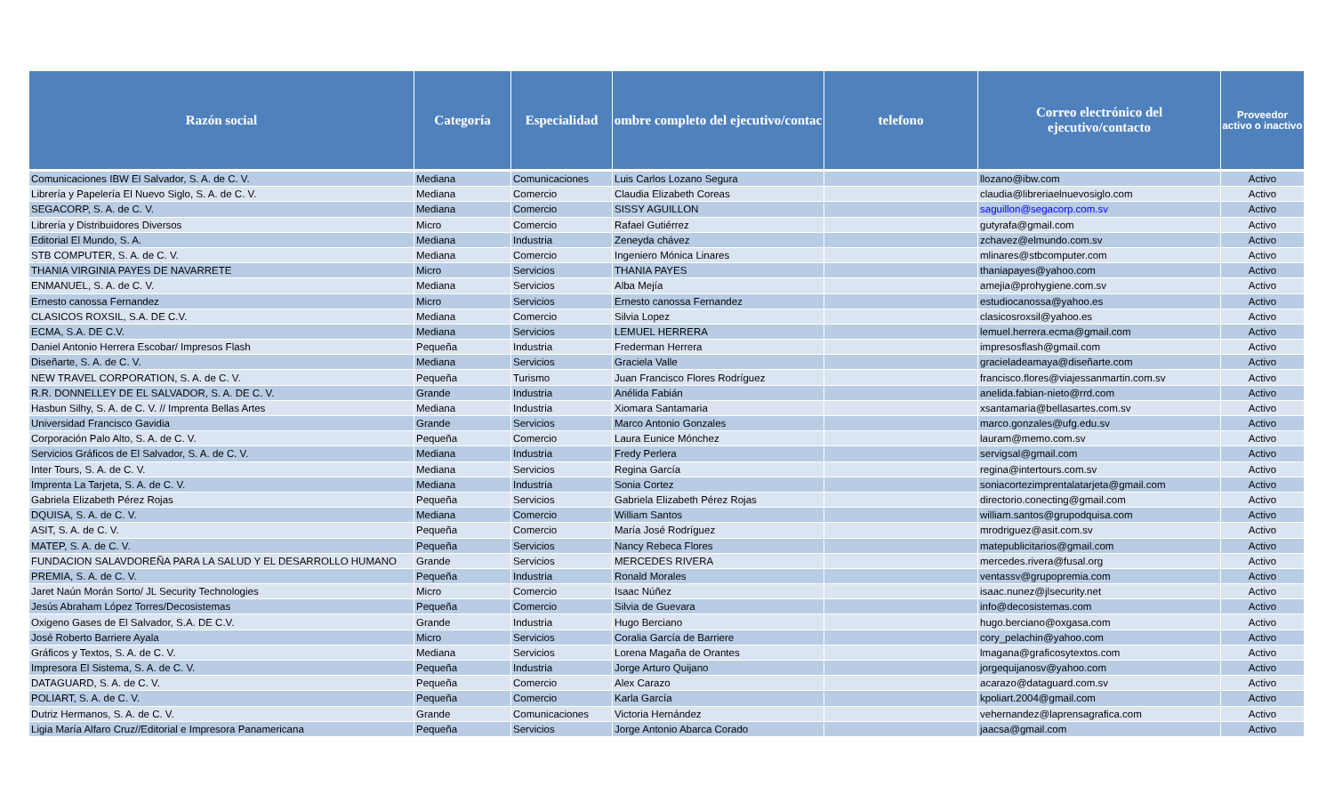| Razón social | Categoría | Especialidad | ombre completo del ejecutivo/contac | telefono | Correo electrónico del ejecutivo/contacto | Proveedor activo o inactivo |
| --- | --- | --- | --- | --- | --- | --- |
| Comunicaciones IBW El Salvador, S. A. de C. V. | Mediana | Comunicaciones | Luis Carlos Lozano Segura | | llozano@ibw.com | Activo |
| Librería y Papelería El Nuevo Siglo, S. A. de C. V. | Mediana | Comercio | Claudia Elizabeth Coreas | | claudia@libreriaelnuevosiglo.com | Activo |
| SEGACORP, S. A. de C. V. | Mediana | Comercio | SISSY AGUILLON | | saguillon@segacorp.com.sv | Activo |
| Librería y Distribuidores Diversos | Micro | Comercio | Rafael Gutiérrez | | gutyrafa@gmail.com | Activo |
| Editorial El Mundo, S. A. | Mediana | Industria | Zeneyda chávez | | zchavez@elmundo.com.sv | Activo |
| STB COMPUTER, S. A. de C. V. | Mediana | Comercio | Ingeniero Mónica Linares | | mlinares@stbcomputer.com | Activo |
| THANIA VIRGINIA PAYES DE NAVARRETE | Micro | Servicios | THANIA PAYES | | thaniapayes@yahoo.com | Activo |
| ENMANUEL, S. A. de C. V. | Mediana | Servicios | Alba Mejía | | amejia@prohygiene.com.sv | Activo |
| Ernesto canossa Fernandez | Micro | Servicios | Ernesto canossa Fernandez | | estudiocanossa@yahoo.es | Activo |
| CLASICOS ROXSIL, S.A. DE C.V. | Mediana | Comercio | Silvia Lopez | | clasicosroxsil@yahoo.es | Activo |
| ECMA, S.A. DE C.V. | Mediana | Servicios | LEMUEL HERRERA | | lemuel.herrera.ecma@gmail.com | Activo |
| Daniel Antonio Herrera Escobar/ Impresos Flash | Pequeña | Industria | Frederman Herrera | | impresosflash@gmail.com | Activo |
| Diseñarte, S. A. de C. V. | Mediana | Servicios | Graciela Valle | | gracieladeamaya@diseñarte.com | Activo |
| NEW TRAVEL CORPORATION, S. A. de C. V. | Pequeña | Turismo | Juan Francisco Flores Rodríguez | | francisco.flores@viajessanmartin.com.sv | Activo |
| R.R. DONNELLEY DE EL SALVADOR, S. A. DE C. V. | Grande | Industria | Anélida Fabián | | anelida.fabian-nieto@rrd.com | Activo |
| Hasbun Silhy, S. A. de C. V. // Imprenta Bellas Artes | Mediana | Industria | Xiomara Santamaria | | xsantamaria@bellasartes.com.sv | Activo |
| Universidad Francisco Gavidia | Grande | Servicios | Marco Antonio Gonzales | | marco.gonzales@ufg.edu.sv | Activo |
| Corporación Palo Alto, S. A. de C. V. | Pequeña | Comercio | Laura Eunice Mónchez | | lauram@memo.com.sv | Activo |
| Servicios Gráficos de El Salvador, S. A. de C. V. | Mediana | Industria | Fredy Perlera | | servigsal@gmail.com | Activo |
| Inter Tours, S. A. de C. V. | Mediana | Servicios | Regina García | | regina@intertours.com.sv | Activo |
| Imprenta La Tarjeta, S. A. de C. V. | Mediana | Industria | Sonia Cortez | | soniacortezimprentalatarjeta@gmail.com | Activo |
| Gabriela Elizabeth Pérez Rojas | Pequeña | Servicios | Gabriela Elizabeth Pérez Rojas | | directorio.conecting@gmail.com | Activo |
| DQUISA, S. A. de C. V. | Mediana | Comercio | William Santos | | william.santos@grupodquisa.com | Activo |
| ASIT, S. A. de C. V. | Pequeña | Comercio | María José Rodríguez | | mrodriguez@asit.com.sv | Activo |
| MATEP, S. A. de C. V. | Pequeña | Servicios | Nancy Rebeca Flores | | matepublicitarios@gmail.com | Activo |
| FUNDACION SALAVDOREÑA PARA LA SALUD Y EL DESARROLLO HUMANO | Grande | Servicios | MERCEDES RIVERA | | mercedes.rivera@fusal.org | Activo |
| PREMIA, S. A. de C. V. | Pequeña | Industria | Ronald Morales | | ventassv@grupopremia.com | Activo |
| Jaret Naún Morán Sorto/ JL Security Technologies | Micro | Comercio | Isaac Núñez | | isaac.nunez@jlsecurity.net | Activo |
| Jesús Abraham López Torres/Decosistemas | Pequeña | Comercio | Silvia de Guevara | | info@decosistemas.com | Activo |
| Oxigeno Gases de El Salvador, S.A. DE C.V. | Grande | Industria | Hugo Berciano | | hugo.berciano@oxgasa.com | Activo |
| José Roberto Barriere Ayala | Micro | Servicios | Coralia García de Barriere | | cory_pelachin@yahoo.com | Activo |
| Gráficos y Textos, S. A. de C. V. | Mediana | Servicios | Lorena Magaña de Orantes | | lmagana@graficosytextos.com | Activo |
| Impresora El Sistema, S. A. de C. V. | Pequeña | Industria | Jorge Arturo Quijano | | jorgequijanosv@yahoo.com | Activo |
| DATAGUARD, S. A. de C. V. | Pequeña | Comercio | Alex Carazo | | acarazo@dataguard.com.sv | Activo |
| POLIART, S. A. de C. V. | Pequeña | Comercio | Karla García | | kpoliart.2004@gmail.com | Activo |
| Dutriz Hermanos, S. A. de C. V. | Grande | Comunicaciones | Victoria Hernández | | vehernandez@laprensagrafica.com | Activo |
| Ligia María Alfaro Cruz//Editorial e Impresora Panamericana | Pequeña | Servicios | Jorge Antonio Abarca Corado | | jaacsa@gmail.com | Activo |